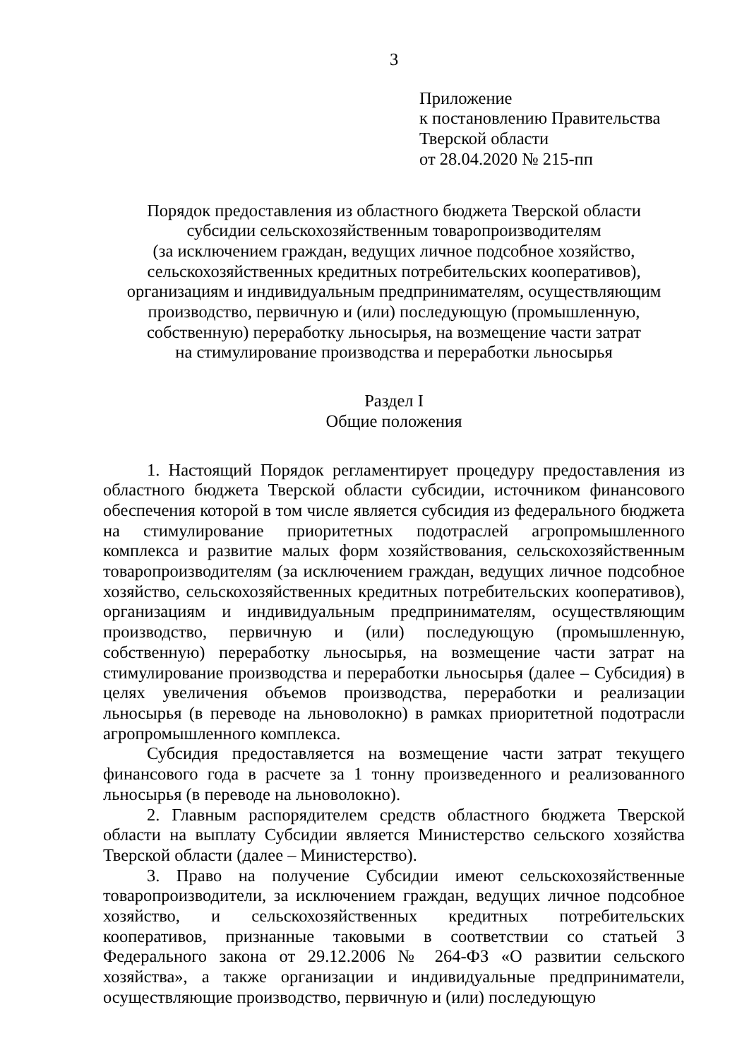3
Приложение
к постановлению Правительства
Тверской области
от 28.04.2020 № 215-пп
Порядок предоставления из областного бюджета Тверской области
субсидии сельскохозяйственным товаропроизводителям
(за исключением граждан, ведущих личное подсобное хозяйство,
сельскохозяйственных кредитных потребительских кооперативов),
организациям и индивидуальным предпринимателям, осуществляющим
производство, первичную и (или) последующую (промышленную,
собственную) переработку льносырья, на возмещение части затрат
на стимулирование производства и переработки льносырья
Раздел I
Общие положения
1. Настоящий Порядок регламентирует процедуру предоставления из областного бюджета Тверской области субсидии, источником финансового обеспечения которой в том числе является субсидия из федерального бюджета на стимулирование приоритетных подотраслей агропромышленного комплекса и развитие малых форм хозяйствования, сельскохозяйственным товаропроизводителям (за исключением граждан, ведущих личное подсобное хозяйство, сельскохозяйственных кредитных потребительских кооперативов), организациям и индивидуальным предпринимателям, осуществляющим производство, первичную и (или) последующую (промышленную, собственную) переработку льносырья, на возмещение части затрат на стимулирование производства и переработки льносырья (далее – Субсидия) в целях увеличения объемов производства, переработки и реализации льносырья (в переводе на льноволокно) в рамках приоритетной подотрасли агропромышленного комплекса.
Субсидия предоставляется на возмещение части затрат текущего финансового года в расчете за 1 тонну произведенного и реализованного льносырья (в переводе на льноволокно).
2. Главным распорядителем средств областного бюджета Тверской области на выплату Субсидии является Министерство сельского хозяйства Тверской области (далее – Министерство).
3. Право на получение Субсидии имеют сельскохозяйственные товаропроизводители, за исключением граждан, ведущих личное подсобное хозяйство, и сельскохозяйственных кредитных потребительских кооперативов, признанные таковыми в соответствии со статьей 3 Федерального закона от 29.12.2006 № 264-ФЗ «О развитии сельского хозяйства», а также организации и индивидуальные предприниматели, осуществляющие производство, первичную и (или) последующую